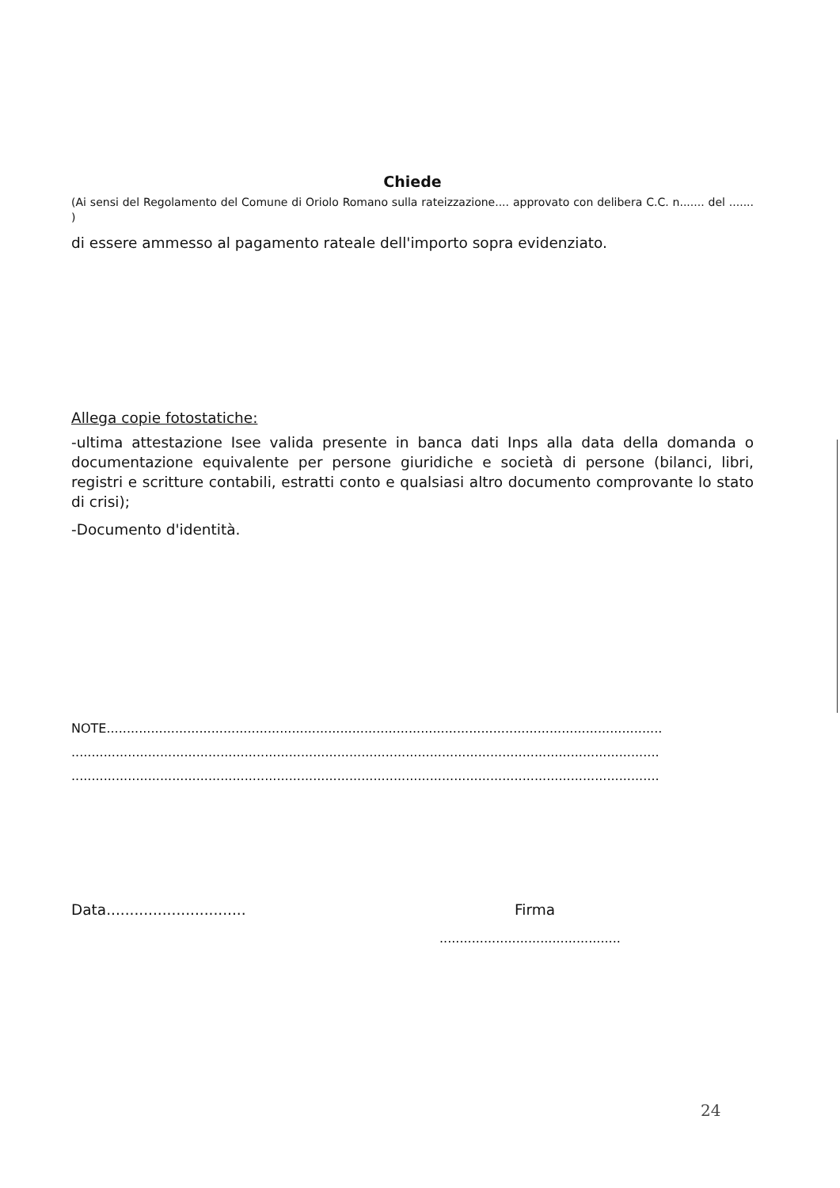Chiede
(Ai sensi del Regolamento del Comune di Oriolo Romano sulla rateizzazione.... approvato con delibera C.C. n....... del ....... )
di essere ammesso al pagamento rateale dell'importo sopra evidenziato.
Allega copie fotostatiche:
-ultima attestazione Isee valida presente in banca dati Inps alla data della domanda o documentazione equivalente per persone giuridiche e società di persone (bilanci, libri, registri e scritture contabili, estratti conto e qualsiasi altro documento comprovante lo stato di crisi);
-Documento d'identità.
NOTE..........................................................................................................................................
..................................................................................................................................................
..................................................................................................................................................
Data.............................. Firma
.............................................
24